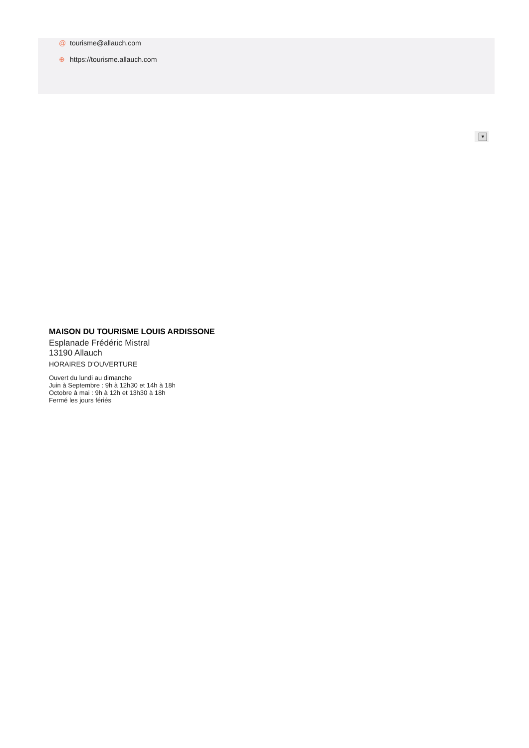@ tourisme@allauch.com
⊕ https://tourisme.allauch.com
▼
MAISON DU TOURISME LOUIS ARDISSONE
Esplanade Frédéric Mistral
13190 Allauch
HORAIRES D'OUVERTURE
Ouvert du lundi au dimanche
Juin à Septembre : 9h à 12h30 et 14h à 18h
Octobre à mai : 9h à 12h et 13h30 à 18h
Fermé les jours fériés